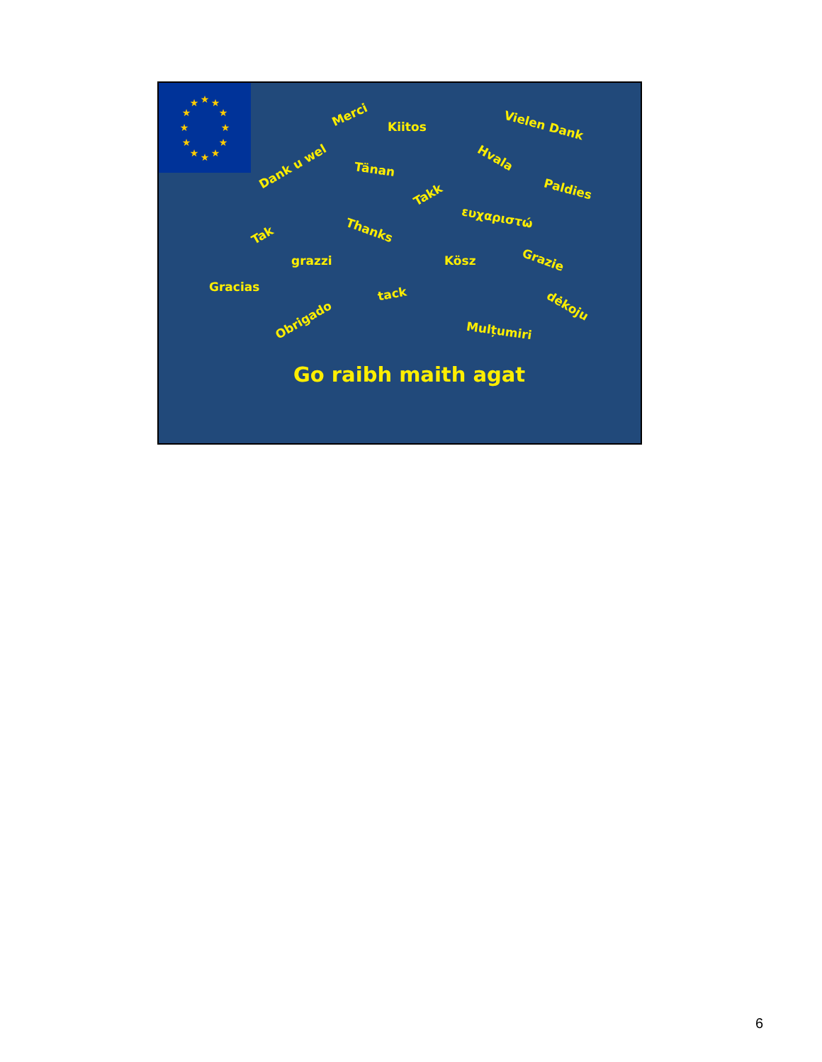★
★
★
★
★
★
★
★
★
★
★
★
Merci
Kiitos Vielen Dank
Dank u wel Tänan
Hvala
Paldies Takk
ευχαριστώ
Tak Thanks
grazzi Kösz Grazie
Gracias tack
dėkoju
Obrigado
Mulțumiri
Go raibh maith agat
6